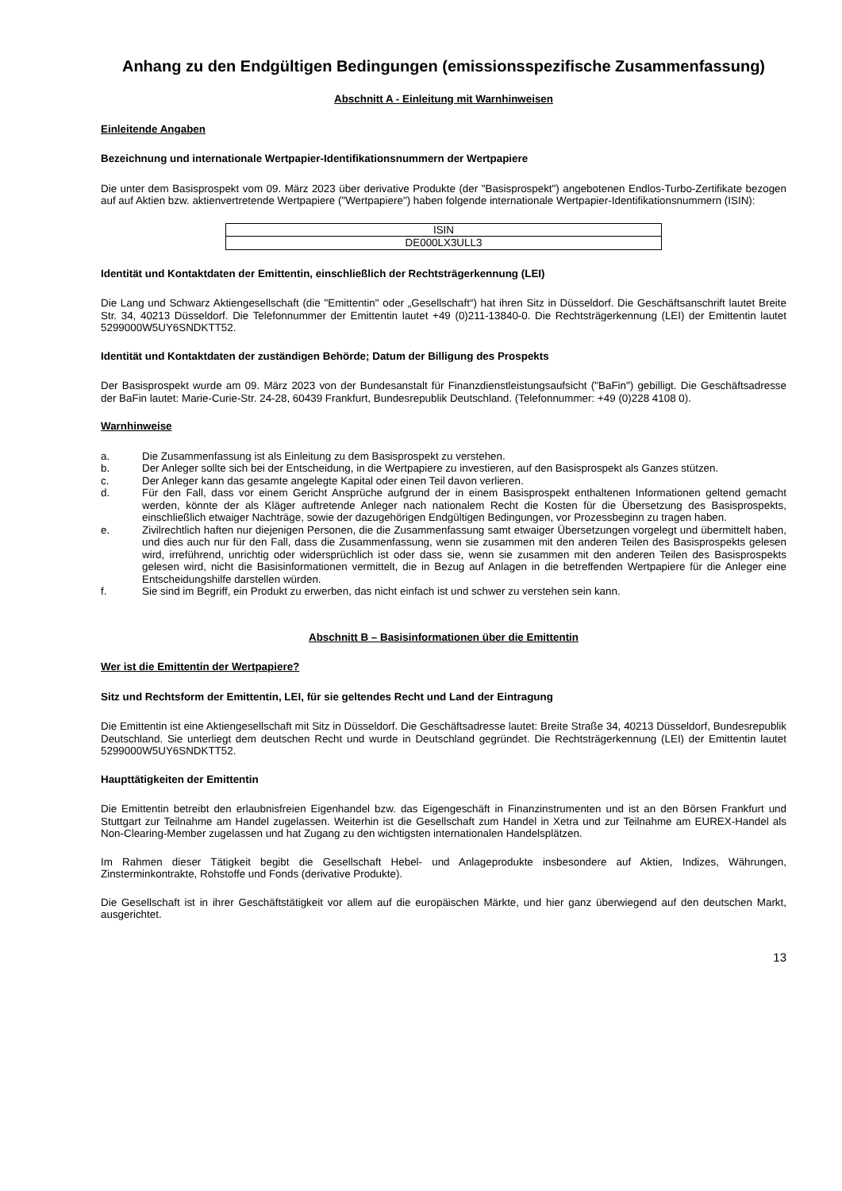Anhang zu den Endgültigen Bedingungen (emissionsspezifische Zusammenfassung)
Abschnitt A - Einleitung mit Warnhinweisen
Einleitende Angaben
Bezeichnung und internationale Wertpapier-Identifikationsnummern der Wertpapiere
Die unter dem Basisprospekt vom 09. März 2023 über derivative Produkte (der "Basisprospekt") angebotenen Endlos-Turbo-Zertifikate bezogen auf auf Aktien bzw. aktienvertretende Wertpapiere ("Wertpapiere") haben folgende internationale Wertpapier-Identifikationsnummern (ISIN):
| ISIN |
| DE000LX3ULL3 |
Identität und Kontaktdaten der Emittentin, einschließlich der Rechtsträgerkennung (LEI)
Die Lang und Schwarz Aktiengesellschaft (die "Emittentin" oder „Gesellschaft“) hat ihren Sitz in Düsseldorf. Die Geschäftsanschrift lautet Breite Str. 34, 40213 Düsseldorf. Die Telefonnummer der Emittentin lautet +49 (0)211-13840-0. Die Rechtsträgerkennung (LEI) der Emittentin lautet 5299000W5UY6SNDKTT52.
Identität und Kontaktdaten der zuständigen Behörde; Datum der Billigung des Prospekts
Der Basisprospekt wurde am 09. März 2023 von der Bundesanstalt für Finanzdienstleistungsaufsicht ("BaFin") gebilligt. Die Geschäftsadresse der BaFin lautet: Marie-Curie-Str. 24-28, 60439 Frankfurt, Bundesrepublik Deutschland. (Telefonnummer: +49 (0)228 4108 0).
Warnhinweise
a. Die Zusammenfassung ist als Einleitung zu dem Basisprospekt zu verstehen.
b. Der Anleger sollte sich bei der Entscheidung, in die Wertpapiere zu investieren, auf den Basisprospekt als Ganzes stützen.
c. Der Anleger kann das gesamte angelegte Kapital oder einen Teil davon verlieren.
d. Für den Fall, dass vor einem Gericht Ansprüche aufgrund der in einem Basisprospekt enthaltenen Informationen geltend gemacht werden, könnte der als Kläger auftretende Anleger nach nationalem Recht die Kosten für die Übersetzung des Basisprospekts, einschließlich etwaiger Nachträge, sowie der dazugehörigen Endgültigen Bedingungen, vor Prozessbeginn zu tragen haben.
e. Zivilrechtlich haften nur diejenigen Personen, die die Zusammenfassung samt etwaiger Übersetzungen vorgelegt und übermittelt haben, und dies auch nur für den Fall, dass die Zusammenfassung, wenn sie zusammen mit den anderen Teilen des Basisprospekts gelesen wird, irreführend, unrichtig oder widersprüchlich ist oder dass sie, wenn sie zusammen mit den anderen Teilen des Basisprospekts gelesen wird, nicht die Basisinformationen vermittelt, die in Bezug auf Anlagen in die betreffenden Wertpapiere für die Anleger eine Entscheidungshilfe darstellen würden.
f. Sie sind im Begriff, ein Produkt zu erwerben, das nicht einfach ist und schwer zu verstehen sein kann.
Abschnitt B – Basisinformationen über die Emittentin
Wer ist die Emittentin der Wertpapiere?
Sitz und Rechtsform der Emittentin, LEI, für sie geltendes Recht und Land der Eintragung
Die Emittentin ist eine Aktiengesellschaft mit Sitz in Düsseldorf. Die Geschäftsadresse lautet: Breite Straße 34, 40213 Düsseldorf, Bundesrepublik Deutschland. Sie unterliegt dem deutschen Recht und wurde in Deutschland gegründet. Die Rechtsträgerkennung (LEI) der Emittentin lautet 5299000W5UY6SNDKTT52.
Haupttätigkeiten der Emittentin
Die Emittentin betreibt den erlaubnisfreien Eigenhandel bzw. das Eigengeschäft in Finanzinstrumenten und ist an den Börsen Frankfurt und Stuttgart zur Teilnahme am Handel zugelassen. Weiterhin ist die Gesellschaft zum Handel in Xetra und zur Teilnahme am EUREX-Handel als Non-Clearing-Member zugelassen und hat Zugang zu den wichtigsten internationalen Handelsplätzen.
Im Rahmen dieser Tätigkeit begibt die Gesellschaft Hebel- und Anlageprodukte insbesondere auf Aktien, Indizes, Währungen, Zinsterminkontrakte, Rohstoffe und Fonds (derivative Produkte).
Die Gesellschaft ist in ihrer Geschäftstätigkeit vor allem auf die europäischen Märkte, und hier ganz überwiegend auf den deutschen Markt, ausgerichtet.
13